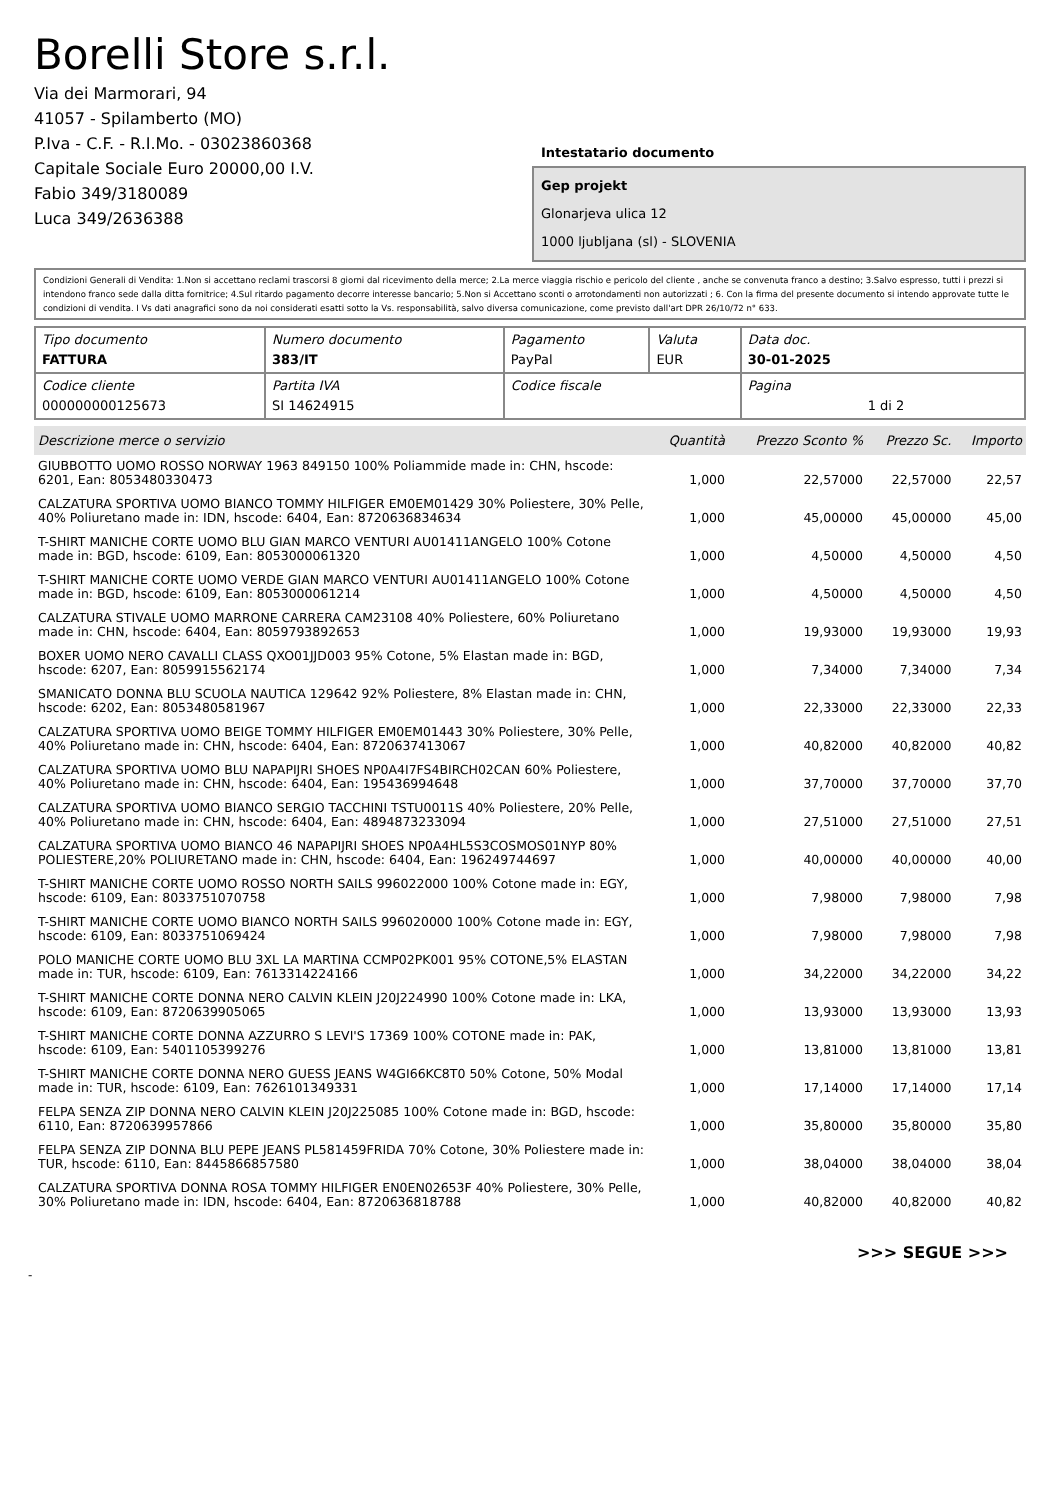Borelli Store s.r.l.
Via dei Marmorari, 94
41057 - Spilamberto (MO)
P.Iva - C.F. - R.I.Mo. - 03023860368
Capitale Sociale Euro 20000,00 I.V.
Fabio 349/3180089
Luca 349/2636388
Intestatario documento
Gep projekt
Glonarjeva ulica 12
1000 ljubljana (sl) - SLOVENIA
Condizioni Generali di Vendita: 1.Non si accettano reclami trascorsi 8 giorni dal ricevimento della merce; 2.La merce viaggia rischio e pericolo del cliente , anche se convenuta franco a destino; 3.Salvo espresso, tutti i prezzi si intendono franco sede dalla ditta fornitrice; 4.Sul ritardo pagamento decorre interesse bancario; 5.Non si Accettano sconti o arrotondamenti non autorizzati ; 6. Con la firma del presente documento si intendo approvate tutte le condizioni di vendita. I Vs dati anagrafici sono da noi considerati esatti sotto la Vs. responsabilità, salvo diversa comunicazione, come previsto dall'art DPR 26/10/72 n° 633.
| Tipo documento FATTURA | Numero documento 383/IT | Pagamento PayPal | Valuta EUR | Data doc. 30-01-2025 |
| Codice cliente 000000000125673 | Partita IVA SI 14624915 | Codice fiscale | | Pagina 1 di 2 |
| Descrizione merce o servizio | Quantità | Prezzo Sconto % | Prezzo Sc. | Importo |
| --- | --- | --- | --- | --- |
| GIUBBOTTO UOMO ROSSO NORWAY 1963 849150 100% Poliammide made in: CHN, hscode: 6201, Ean: 8053480330473 | 1,000 | 22,57000 | 22,57000 | 22,57 |
| CALZATURA SPORTIVA UOMO BIANCO TOMMY HILFIGER EM0EM01429 30% Poliestere, 30% Pelle, 40% Poliuretano made in: IDN, hscode: 6404, Ean: 8720636834634 | 1,000 | 45,00000 | 45,00000 | 45,00 |
| T-SHIRT MANICHE CORTE UOMO BLU GIAN MARCO VENTURI AU01411ANGELO 100% Cotone made in: BGD, hscode: 6109, Ean: 8053000061320 | 1,000 | 4,50000 | 4,50000 | 4,50 |
| T-SHIRT MANICHE CORTE UOMO VERDE GIAN MARCO VENTURI AU01411ANGELO 100% Cotone made in: BGD, hscode: 6109, Ean: 8053000061214 | 1,000 | 4,50000 | 4,50000 | 4,50 |
| CALZATURA STIVALE UOMO MARRONE CARRERA CAM23108 40% Poliestere, 60% Poliuretano made in: CHN, hscode: 6404, Ean: 8059793892653 | 1,000 | 19,93000 | 19,93000 | 19,93 |
| BOXER UOMO NERO CAVALLI CLASS QXO01JJD003 95% Cotone, 5% Elastan made in: BGD, hscode: 6207, Ean: 8059915562174 | 1,000 | 7,34000 | 7,34000 | 7,34 |
| SMANICATO DONNA BLU SCUOLA NAUTICA 129642 92% Poliestere, 8% Elastan made in: CHN, hscode: 6202, Ean: 8053480581967 | 1,000 | 22,33000 | 22,33000 | 22,33 |
| CALZATURA SPORTIVA UOMO BEIGE TOMMY HILFIGER EM0EM01443 30% Poliestere, 30% Pelle, 40% Poliuretano made in: CHN, hscode: 6404, Ean: 8720637413067 | 1,000 | 40,82000 | 40,82000 | 40,82 |
| CALZATURA SPORTIVA UOMO BLU NAPAPIJRI SHOES NP0A4I7FS4BIRCH02CAN 60% Poliestere, 40% Poliuretano made in: CHN, hscode: 6404, Ean: 195436994648 | 1,000 | 37,70000 | 37,70000 | 37,70 |
| CALZATURA SPORTIVA UOMO BIANCO SERGIO TACCHINI TSTU0011S 40% Poliestere, 20% Pelle, 40% Poliuretano made in: CHN, hscode: 6404, Ean: 4894873233094 | 1,000 | 27,51000 | 27,51000 | 27,51 |
| CALZATURA SPORTIVA UOMO BIANCO 46 NAPAPIJRI SHOES NP0A4HL5S3COSMOS01NYP 80% POLIESTERE,20% POLIURETANO made in: CHN, hscode: 6404, Ean: 196249744697 | 1,000 | 40,00000 | 40,00000 | 40,00 |
| T-SHIRT MANICHE CORTE UOMO ROSSO NORTH SAILS 996022000 100% Cotone made in: EGY, hscode: 6109, Ean: 8033751070758 | 1,000 | 7,98000 | 7,98000 | 7,98 |
| T-SHIRT MANICHE CORTE UOMO BIANCO NORTH SAILS 996020000 100% Cotone made in: EGY, hscode: 6109, Ean: 8033751069424 | 1,000 | 7,98000 | 7,98000 | 7,98 |
| POLO MANICHE CORTE UOMO BLU 3XL LA MARTINA CCMP02PK001 95% COTONE,5% ELASTAN made in: TUR, hscode: 6109, Ean: 7613314224166 | 1,000 | 34,22000 | 34,22000 | 34,22 |
| T-SHIRT MANICHE CORTE DONNA NERO CALVIN KLEIN J20J224990 100% Cotone made in: LKA, hscode: 6109, Ean: 8720639905065 | 1,000 | 13,93000 | 13,93000 | 13,93 |
| T-SHIRT MANICHE CORTE DONNA AZZURRO S LEVI'S 17369 100% COTONE made in: PAK, hscode: 6109, Ean: 5401105399276 | 1,000 | 13,81000 | 13,81000 | 13,81 |
| T-SHIRT MANICHE CORTE DONNA NERO GUESS JEANS W4GI66KC8T0 50% Cotone, 50% Modal made in: TUR, hscode: 6109, Ean: 7626101349331 | 1,000 | 17,14000 | 17,14000 | 17,14 |
| FELPA SENZA ZIP DONNA NERO CALVIN KLEIN J20J225085 100% Cotone made in: BGD, hscode: 6110, Ean: 8720639957866 | 1,000 | 35,80000 | 35,80000 | 35,80 |
| FELPA SENZA ZIP DONNA BLU PEPE JEANS PL581459FRIDA 70% Cotone, 30% Poliestere made in: TUR, hscode: 6110, Ean: 8445866857580 | 1,000 | 38,04000 | 38,04000 | 38,04 |
| CALZATURA SPORTIVA DONNA ROSA TOMMY HILFIGER EN0EN02653F 40% Poliestere, 30% Pelle, 30% Poliuretano made in: IDN, hscode: 6404, Ean: 8720636818788 | 1,000 | 40,82000 | 40,82000 | 40,82 |
>>> SEGUE >>>
-